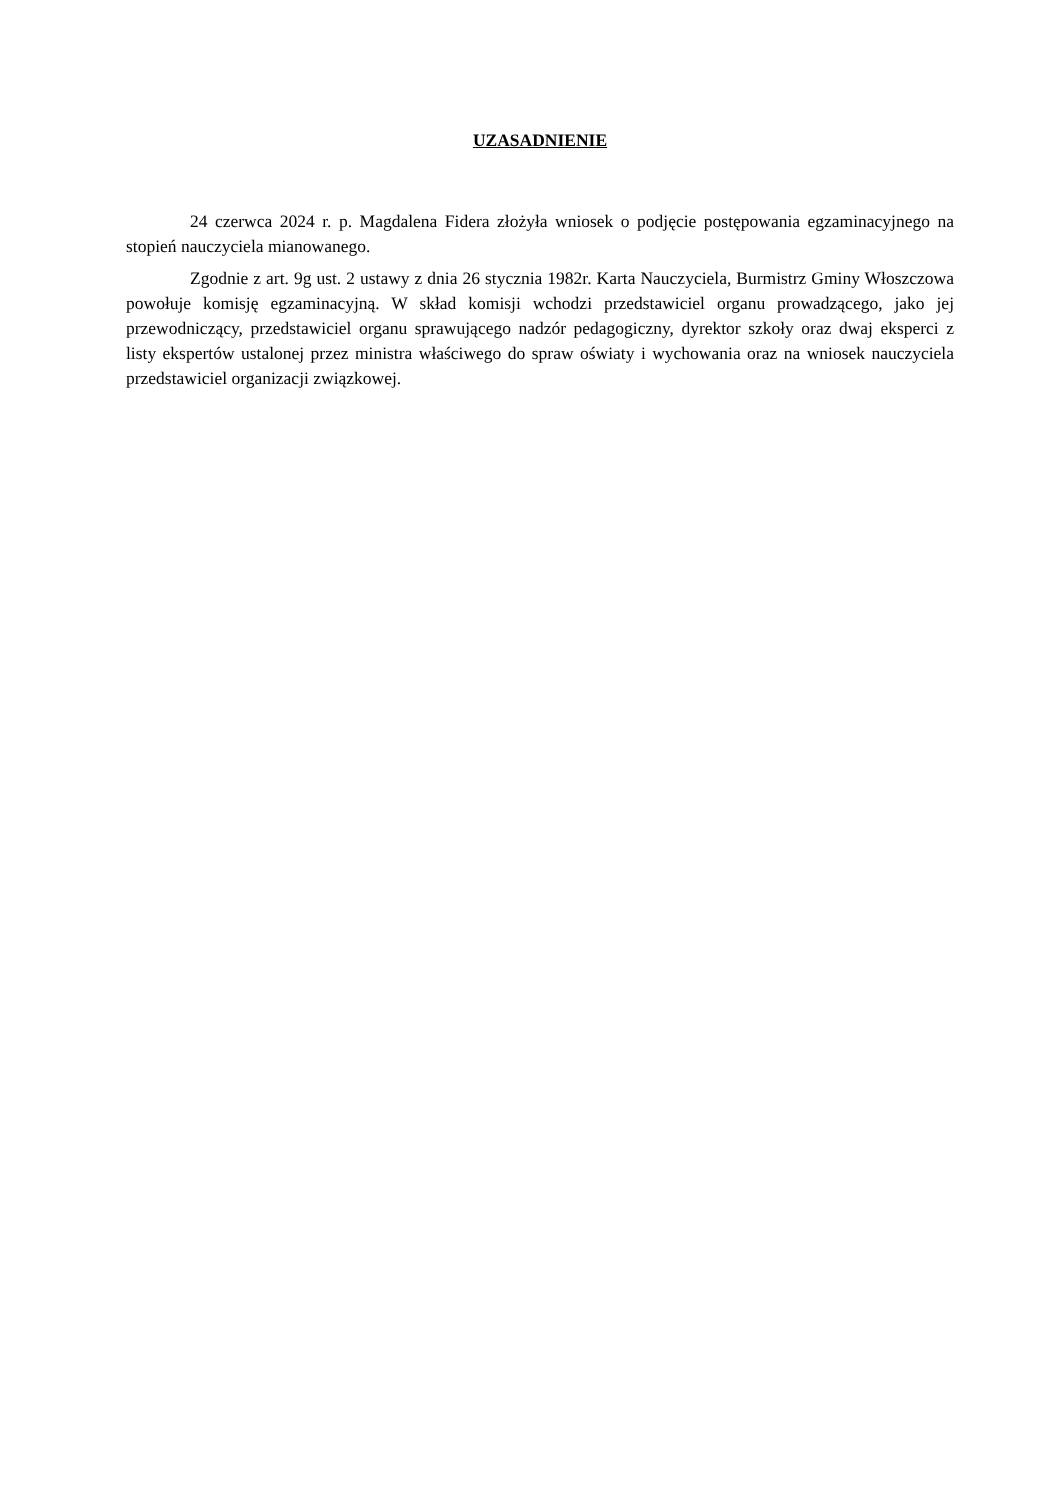UZASADNIENIE
24 czerwca 2024 r. p. Magdalena Fidera złożyła wniosek o podjęcie postępowania egzaminacyjnego na stopień nauczyciela mianowanego.
Zgodnie z art. 9g ust. 2 ustawy z dnia 26 stycznia 1982r. Karta Nauczyciela, Burmistrz Gminy Włoszczowa powołuje komisję egzaminacyjną. W skład komisji wchodzi przedstawiciel organu prowadzącego, jako jej przewodniczący, przedstawiciel organu sprawującego nadzór pedagogiczny, dyrektor szkoły oraz dwaj eksperci z listy ekspertów ustalonej przez ministra właściwego do spraw oświaty i wychowania oraz na wniosek nauczyciela przedstawiciel organizacji związkowej.